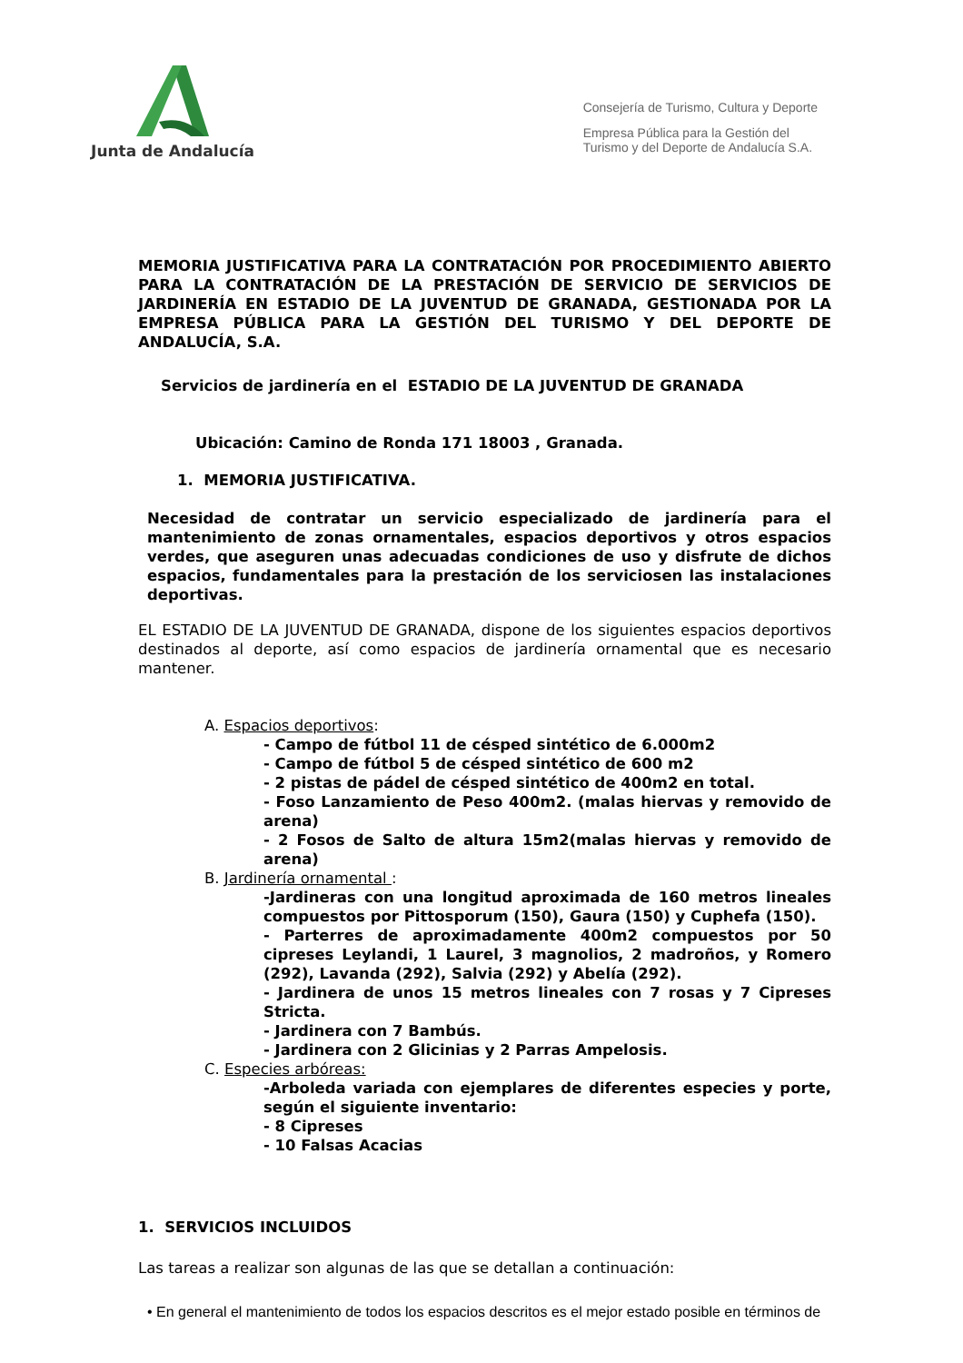Junta de Andalucía
Consejería de Turismo, Cultura y Deporte
Empresa Pública para la Gestión del
Turismo y del Deporte de Andalucía S.A.
MEMORIA JUSTIFICATIVA PARA LA CONTRATACIÓN POR PROCEDIMIENTO ABIERTO PARA LA CONTRATACIÓN DE LA PRESTACIÓN DE SERVICIO DE SERVICIOS DE JARDINERÍA EN ESTADIO DE LA JUVENTUD DE GRANADA, GESTIONADA POR LA EMPRESA PÚBLICA PARA LA GESTIÓN DEL TURISMO Y DEL DEPORTE DE ANDALUCÍA, S.A.
Servicios de jardinería en el ESTADIO DE LA JUVENTUD DE GRANADA
Ubicación: Camino de Ronda 171 18003 , Granada.
1. MEMORIA JUSTIFICATIVA.
Necesidad de contratar un servicio especializado de jardinería para el mantenimiento de zonas ornamentales, espacios deportivos y otros espacios verdes, que aseguren unas adecuadas condiciones de uso y disfrute de dichos espacios, fundamentales para la prestación de los serviciosen las instalaciones deportivas.
EL ESTADIO DE LA JUVENTUD DE GRANADA, dispone de los siguientes espacios deportivos destinados al deporte, así como espacios de jardinería ornamental que es necesario mantener.
A. Espacios deportivos:
- Campo de fútbol 11 de césped sintético de 6.000m2
- Campo de fútbol 5 de césped sintético de 600 m2
- 2 pistas de pádel de césped sintético de 400m2 en total.
- Foso Lanzamiento de Peso 400m2. (malas hiervas y removido de arena)
- 2 Fosos de Salto de altura 15m2(malas hiervas y removido de arena)
B. Jardinería ornamental :
-Jardineras con una longitud aproximada de 160 metros lineales compuestos por Pittosporum (150), Gaura (150) y Cuphefa (150).
- Parterres de aproximadamente 400m2 compuestos por 50 cipreses Leylandi, 1 Laurel, 3 magnolios, 2 madroños, y Romero (292), Lavanda (292), Salvia (292) y Abelía (292).
- Jardinera de unos 15 metros lineales con 7 rosas y 7 Cipreses Stricta.
- Jardinera con 7 Bambús.
- Jardinera con 2 Glicinias y 2 Parras Ampelosis.
C. Especies arbóreas:
-Arboleda variada con ejemplares de diferentes especies y porte, según el siguiente inventario:
- 8 Cipreses
- 10 Falsas Acacias
1. SERVICIOS INCLUIDOS
Las tareas a realizar son algunas de las que se detallan a continuación:
• En general el mantenimiento de todos los espacios descritos es el mejor estado posible en términos de